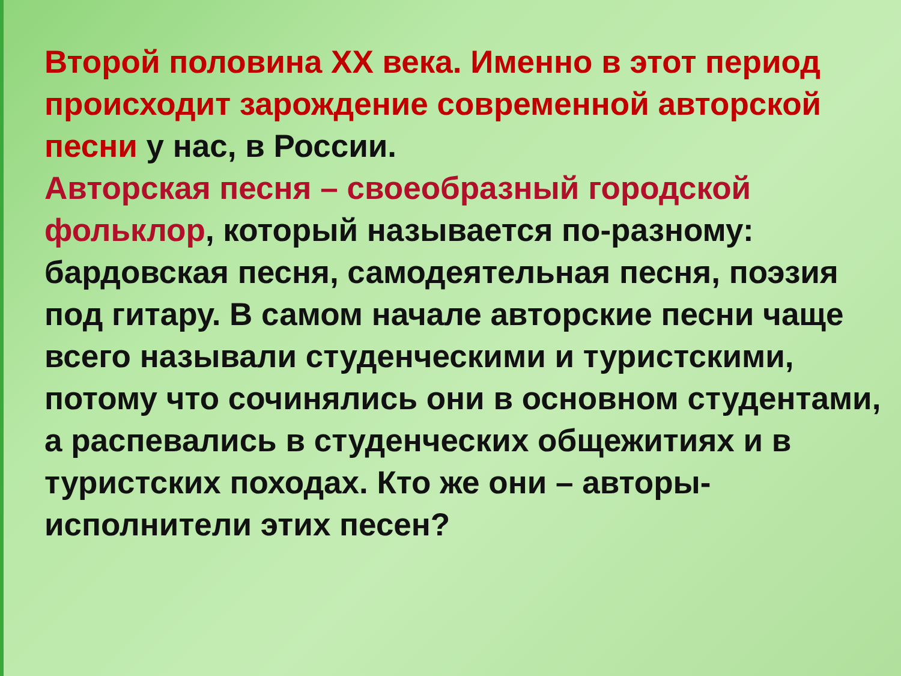Второй половина XX века. Именно в этот период происходит зарождение современной авторской песни у нас, в России.
Авторская песня – своеобразный городской фольклор, который называется по-разному: бардовская песня, самодеятельная песня, поэзия под гитару. В самом начале авторские песни чаще всего называли студенческими и туристскими, потому что сочинялись они в основном студентами, а распевались в студенческих общежитиях и в туристских походах. Кто же они – авторы-исполнители этих песен?